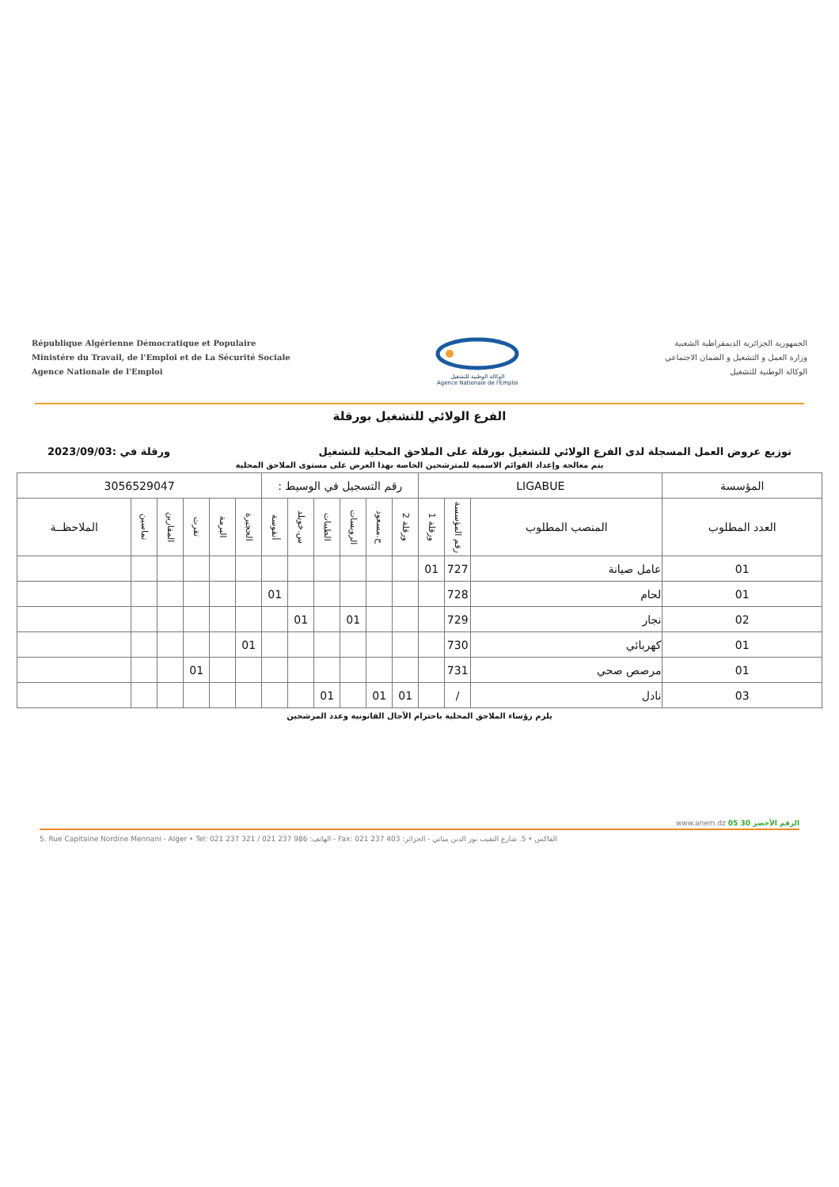République Algérienne Démocratique et Populaire
Ministére du Travail, de l'Emploi et de La Sécurité Sociale
Agence Nationale de l'Emploi
الوكالة الوطنية للتشغيل
Agence Nationale de l'Emploi
الجمهورية الجزائرية الديمقراطية الشعبية
وزارة العمل و التشغيل و الضمان الاجتماعي
الوكالة الوطنية للتشغيل
الفرع الولائي للتشغيل بورقلة
توزيع عروض العمل المسجلة لدى الفرع الولائي للتشغيل بورقلة على الملاحق المحلية للتشغيل ورقلة في :2023/09/03
يتم معالجة وإعداد القوائم الاسمية للمترشحين الخاصة بهذا العرض على مستوى الملاحق المحلية
| المؤسسة | LIGABUE | | | رقم التسجيل في الوسيط : | | | | | | 3056529047 | | | | | |
| العدد المطلوب | المنصب المطلوب | رقم المؤسسة | ورقلة 1 | ورقلة 2 | ح.مسعود | الرويسات | الطيبات | س.خويلد | أنقوسة | الحجيرة | البرمة | تقرت | المقارين | تماسين | الملاحظــة |
| 01 | عامل صيانة | 727 | 01 | | | | | | | | | | | | |
| 01 | لحام | 728 | | | | | | | 01 | | | | | | |
| 02 | نجار | 729 | | | | 01 | | 01 | | | | | | | |
| 01 | كهربائي | 730 | | | | | | | | 01 | | | | | |
| 01 | مرصص صحي | 731 | | | | | | | | | | 01 | | | |
| 03 | نادل | / | | 01 | 01 | | 01 | | | | | | | | |
يلزم رؤساء الملاحق المحلية باحترام الآجال القانونية وعدد المرشحين
www.anem.dz الرقم الأخضر 30 05
5. Rue Capitaine Nordine Mennani - Alger • Tel: 021 237 321 / 021 237 986 :الهاتف - Fax: 021 237 403 :الفاكس • 5. شارع النقيب نور الدين مناني - الجزائر